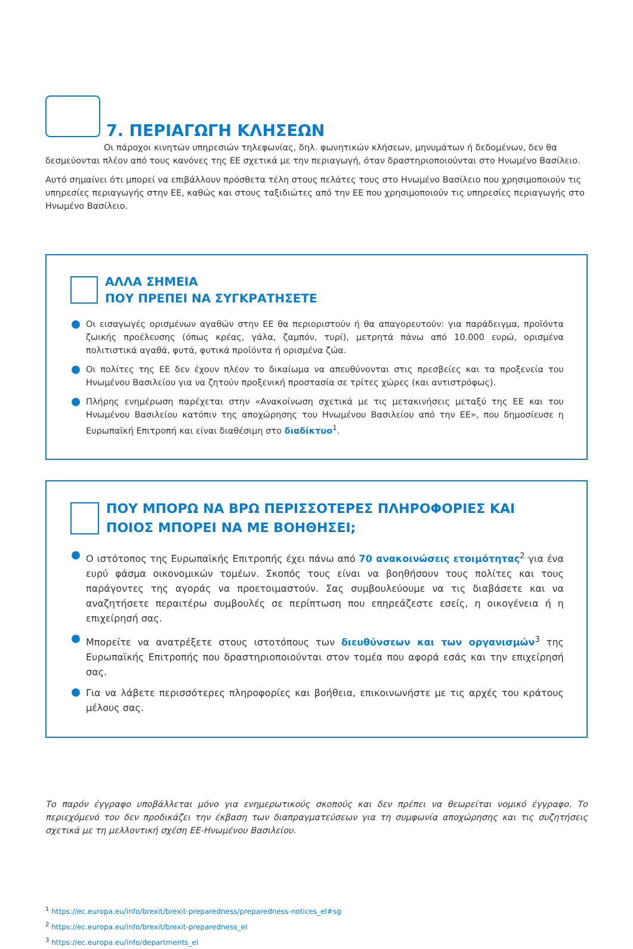7. ΠΕΡΙΑΓΩΓΗ ΚΛΗΣΕΩΝ
Οι πάροχοι κινητών υπηρεσιών τηλεφωνίας, δηλ. φωνητικών κλήσεων, μηνυμάτων ή δεδομένων, δεν θα δεσμεύονται πλέον από τους κανόνες της ΕΕ σχετικά με την περιαγωγή, όταν δραστηριοποιούνται στο Ηνωμένο Βασίλειο.
Αυτό σημαίνει ότι μπορεί να επιβάλλουν πρόσθετα τέλη στους πελάτες τους στο Ηνωμένο Βασίλειο που χρησιμοποιούν τις υπηρεσίες περιαγωγής στην ΕΕ, καθώς και στους ταξιδιώτες από την ΕΕ που χρησιμοποιούν τις υπηρεσίες περιαγωγής στο Ηνωμένο Βασίλειο.
ΑΛΛΑ ΣΗΜΕΙΑ
ΠΟΥ ΠΡΕΠΕΙ ΝΑ ΣΥΓΚΡΑΤΗΣΕΤΕ
Οι εισαγωγές ορισμένων αγαθών στην ΕΕ θα περιοριστούν ή θα απαγορευτούν: για παράδειγμα, προϊόντα ζωικής προέλευσης (όπως κρέας, γάλα, ζαμπόν, τυρί), μετρητά πάνω από 10.000 ευρώ, ορισμένα πολιτιστικά αγαθά, φυτά, φυτικά προϊόντα ή ορισμένα ζώα.
Οι πολίτες της ΕΕ δεν έχουν πλέον το δικαίωμα να απευθύνονται στις πρεσβείες και τα προξενεία του Ηνωμένου Βασιλείου για να ζητούν προξενική προστασία σε τρίτες χώρες (και αντιστρόφως).
Πλήρης ενημέρωση παρέχεται στην «Ανακοίνωση σχετικά με τις μετακινήσεις μεταξύ της ΕΕ και του Ηνωμένου Βασιλείου κατόπιν της αποχώρησης του Ηνωμένου Βασιλείου από την ΕΕ», που δημοσίευσε η Ευρωπαϊκή Επιτροπή και είναι διαθέσιμη στο διαδίκτυο<sup>1</sup>.
ΠΟΥ ΜΠΟΡΩ ΝΑ ΒΡΩ ΠΕΡΙΣΣΟΤΕΡΕΣ ΠΛΗΡΟΦΟΡΙΕΣ ΚΑΙ ΠΟΙΟΣ ΜΠΟΡΕΙ ΝΑ ΜΕ ΒΟΗΘΗΣΕΙ;
Ο ιστότοπος της Ευρωπαϊκής Επιτροπής έχει πάνω από 70 ανακοινώσεις ετοιμότητας<sup>2</sup> για ένα ευρύ φάσμα οικονομικών τομέων. Σκοπός τους είναι να βοηθήσουν τους πολίτες και τους παράγοντες της αγοράς να προετοιμαστούν. Σας συμβουλεύουμε να τις διαβάσετε και να αναζητήσετε περαιτέρω συμβουλές σε περίπτωση που επηρεάζεστε εσείς, η οικογένεια ή η επιχείρησή σας.
Μπορείτε να ανατρέξετε στους ιστοτόπους των διευθύνσεων και των οργανισμών<sup>3</sup> της Ευρωπαϊκής Επιτροπής που δραστηριοποιούνται στον τομέα που αφορά εσάς και την επιχείρησή σας.
Για να λάβετε περισσότερες πληροφορίες και βοήθεια, επικοινωνήστε με τις αρχές του κράτους μέλους σας.
Το παρόν έγγραφο υποβάλλεται μόνο για ενημερωτικούς σκοπούς και δεν πρέπει να θεωρείται νομικό έγγραφο. Το περιεχόμενό του δεν προδικάζει την έκβαση των διαπραγματεύσεων για τη συμφωνία αποχώρησης και τις συζητήσεις σχετικά με τη μελλοντική σχέση ΕΕ-Ηνωμένου Βασιλείου.
<sup>1</sup> https://ec.europa.eu/info/brexit/brexit-preparedness/preparedness-notices_el#sg
<sup>2</sup> https://ec.europa.eu/info/brexit/brexit-preparedness_el
<sup>3</sup> https://ec.europa.eu/info/departments_el